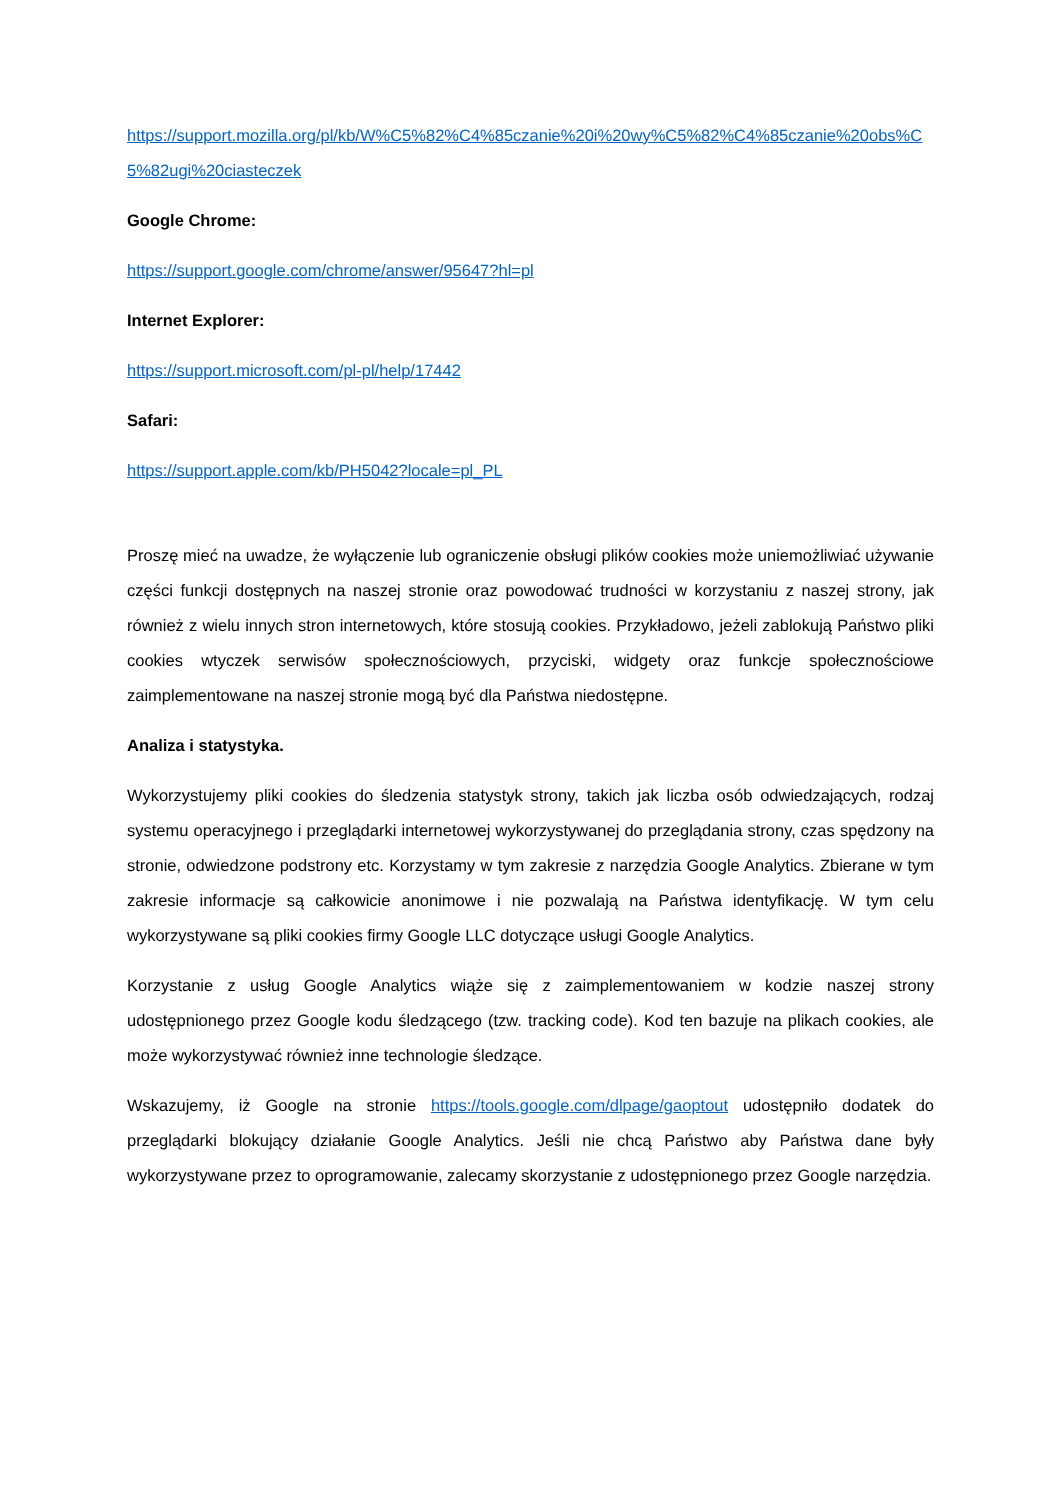https://support.mozilla.org/pl/kb/W%C5%82%C4%85czanie%20i%20wy%C5%82%C4%85czanie%20obs%C5%82ugi%20ciasteczek
Google Chrome:
https://support.google.com/chrome/answer/95647?hl=pl
Internet Explorer:
https://support.microsoft.com/pl-pl/help/17442
Safari:
https://support.apple.com/kb/PH5042?locale=pl_PL
Proszę mieć na uwadze, że wyłączenie lub ograniczenie obsługi plików cookies może uniemożliwiać używanie części funkcji dostępnych na naszej stronie oraz powodować trudności w korzystaniu z naszej strony, jak również z wielu innych stron internetowych, które stosują cookies. Przykładowo, jeżeli zablokują Państwo pliki cookies wtyczek serwisów społecznościowych, przyciski, widgety oraz funkcje społecznościowe zaimplementowane na naszej stronie mogą być dla Państwa niedostępne.
Analiza i statystyka.
Wykorzystujemy pliki cookies do śledzenia statystyk strony, takich jak liczba osób odwiedzających, rodzaj systemu operacyjnego i przeglądarki internetowej wykorzystywanej do przeglądania strony, czas spędzony na stronie, odwiedzone podstrony etc. Korzystamy w tym zakresie z narzędzia Google Analytics. Zbierane w tym zakresie informacje są całkowicie anonimowe i nie pozwalają na Państwa identyfikację. W tym celu wykorzystywane są pliki cookies firmy Google LLC dotyczące usługi Google Analytics.
Korzystanie z usług Google Analytics wiąże się z zaimplementowaniem w kodzie naszej strony udostępnionego przez Google kodu śledzącego (tzw. tracking code). Kod ten bazuje na plikach cookies, ale może wykorzystywać również inne technologie śledzące.
Wskazujemy, iż Google na stronie https://tools.google.com/dlpage/gaoptout udostępniło dodatek do przeglądarki blokujący działanie Google Analytics. Jeśli nie chcą Państwo aby Państwa dane były wykorzystywane przez to oprogramowanie, zalecamy skorzystanie z udostępnionego przez Google narzędzia.